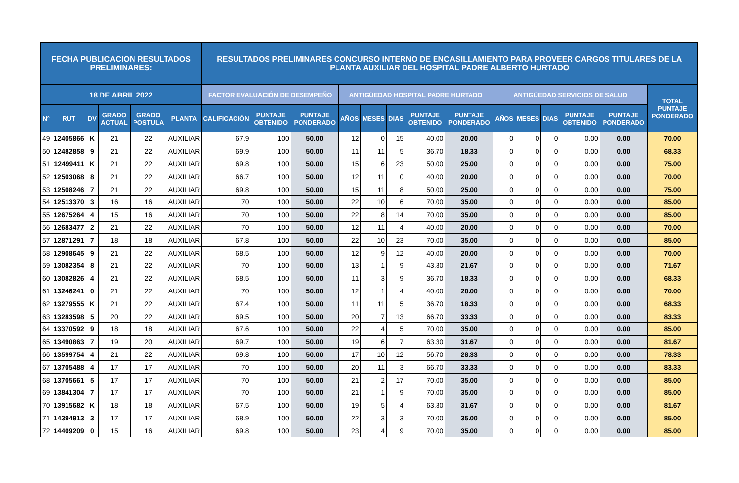| FECHA PUBLICACION RESULTADOS PRELIMINARES: | | | | | | RESULTADOS PRELIMINARES CONCURSO INTERNO DE ENCASILLAMIENTO PARA PROVEER CARGOS TITULARES DE LA PLANTA AUXILIAR DEL HOSPITAL PADRE ALBERTO HURTADO | | | | | | | | | | | | | |
| --- | --- | --- | --- | --- | --- | --- | --- | --- | --- | --- | --- | --- | --- | --- | --- | --- | --- | --- | --- |
| 18 DE ABRIL 2022 | | | | | | FACTOR EVALUACIÓN DE DESEMPEÑO | | | ANTIGÜEDAD HOSPITAL PADRE HURTADO | | | | | ANTIGÜEDAD SERVICIOS DE SALUD | | | | | TOTAL PUNTAJE PONDERADO |
| N° | RUT | DV | GRADO ACTUAL | GRADO POSTULA | PLANTA | CALIFICACIÓN | PUNTAJE OBTENIDO | PUNTAJE PONDERADO | AÑOS | MESES | DIAS | PUNTAJE OBTENIDO | PUNTAJE PONDERADO | AÑOS | MESES | DIAS | PUNTAJE OBTENIDO | PUNTAJE PONDERADO | |
| 49 | 12405866 | K | 21 | 22 | AUXILIAR | 67.9 | 100 | 50.00 | 12 | 0 | 15 | 40.00 | 20.00 | 0 | 0 | 0 | 0.00 | 0.00 | 70.00 |
| 50 | 12482858 | 9 | 21 | 22 | AUXILIAR | 69.9 | 100 | 50.00 | 11 | 11 | 5 | 36.70 | 18.33 | 0 | 0 | 0 | 0.00 | 0.00 | 68.33 |
| 51 | 12499411 | K | 21 | 22 | AUXILIAR | 69.8 | 100 | 50.00 | 15 | 6 | 23 | 50.00 | 25.00 | 0 | 0 | 0 | 0.00 | 0.00 | 75.00 |
| 52 | 12503068 | 8 | 21 | 22 | AUXILIAR | 66.7 | 100 | 50.00 | 12 | 11 | 0 | 40.00 | 20.00 | 0 | 0 | 0 | 0.00 | 0.00 | 70.00 |
| 53 | 12508246 | 7 | 21 | 22 | AUXILIAR | 69.8 | 100 | 50.00 | 15 | 11 | 8 | 50.00 | 25.00 | 0 | 0 | 0 | 0.00 | 0.00 | 75.00 |
| 54 | 12513370 | 3 | 16 | 16 | AUXILIAR | 70 | 100 | 50.00 | 22 | 10 | 6 | 70.00 | 35.00 | 0 | 0 | 0 | 0.00 | 0.00 | 85.00 |
| 55 | 12675264 | 4 | 15 | 16 | AUXILIAR | 70 | 100 | 50.00 | 22 | 8 | 14 | 70.00 | 35.00 | 0 | 0 | 0 | 0.00 | 0.00 | 85.00 |
| 56 | 12683477 | 2 | 21 | 22 | AUXILIAR | 70 | 100 | 50.00 | 12 | 11 | 4 | 40.00 | 20.00 | 0 | 0 | 0 | 0.00 | 0.00 | 70.00 |
| 57 | 12871291 | 7 | 18 | 18 | AUXILIAR | 67.8 | 100 | 50.00 | 22 | 10 | 23 | 70.00 | 35.00 | 0 | 0 | 0 | 0.00 | 0.00 | 85.00 |
| 58 | 12908645 | 9 | 21 | 22 | AUXILIAR | 68.5 | 100 | 50.00 | 12 | 9 | 12 | 40.00 | 20.00 | 0 | 0 | 0 | 0.00 | 0.00 | 70.00 |
| 59 | 13082354 | 8 | 21 | 22 | AUXILIAR | 70 | 100 | 50.00 | 13 | 1 | 9 | 43.30 | 21.67 | 0 | 0 | 0 | 0.00 | 0.00 | 71.67 |
| 60 | 13082826 | 4 | 21 | 22 | AUXILIAR | 68.5 | 100 | 50.00 | 11 | 3 | 9 | 36.70 | 18.33 | 0 | 0 | 0 | 0.00 | 0.00 | 68.33 |
| 61 | 13246241 | 0 | 21 | 22 | AUXILIAR | 70 | 100 | 50.00 | 12 | 1 | 4 | 40.00 | 20.00 | 0 | 0 | 0 | 0.00 | 0.00 | 70.00 |
| 62 | 13279555 | K | 21 | 22 | AUXILIAR | 67.4 | 100 | 50.00 | 11 | 11 | 5 | 36.70 | 18.33 | 0 | 0 | 0 | 0.00 | 0.00 | 68.33 |
| 63 | 13283598 | 5 | 20 | 22 | AUXILIAR | 69.5 | 100 | 50.00 | 20 | 7 | 13 | 66.70 | 33.33 | 0 | 0 | 0 | 0.00 | 0.00 | 83.33 |
| 64 | 13370592 | 9 | 18 | 18 | AUXILIAR | 67.6 | 100 | 50.00 | 22 | 4 | 5 | 70.00 | 35.00 | 0 | 0 | 0 | 0.00 | 0.00 | 85.00 |
| 65 | 13490863 | 7 | 19 | 20 | AUXILIAR | 69.7 | 100 | 50.00 | 19 | 6 | 7 | 63.30 | 31.67 | 0 | 0 | 0 | 0.00 | 0.00 | 81.67 |
| 66 | 13599754 | 4 | 21 | 22 | AUXILIAR | 69.8 | 100 | 50.00 | 17 | 10 | 12 | 56.70 | 28.33 | 0 | 0 | 0 | 0.00 | 0.00 | 78.33 |
| 67 | 13705488 | 4 | 17 | 17 | AUXILIAR | 70 | 100 | 50.00 | 20 | 11 | 3 | 66.70 | 33.33 | 0 | 0 | 0 | 0.00 | 0.00 | 83.33 |
| 68 | 13705661 | 5 | 17 | 17 | AUXILIAR | 70 | 100 | 50.00 | 21 | 2 | 17 | 70.00 | 35.00 | 0 | 0 | 0 | 0.00 | 0.00 | 85.00 |
| 69 | 13841304 | 7 | 17 | 17 | AUXILIAR | 70 | 100 | 50.00 | 21 | 1 | 9 | 70.00 | 35.00 | 0 | 0 | 0 | 0.00 | 0.00 | 85.00 |
| 70 | 13915682 | K | 18 | 18 | AUXILIAR | 67.5 | 100 | 50.00 | 19 | 5 | 4 | 63.30 | 31.67 | 0 | 0 | 0 | 0.00 | 0.00 | 81.67 |
| 71 | 14394913 | 3 | 17 | 17 | AUXILIAR | 68.9 | 100 | 50.00 | 22 | 3 | 3 | 70.00 | 35.00 | 0 | 0 | 0 | 0.00 | 0.00 | 85.00 |
| 72 | 14409209 | 0 | 15 | 16 | AUXILIAR | 69.8 | 100 | 50.00 | 23 | 4 | 9 | 70.00 | 35.00 | 0 | 0 | 0 | 0.00 | 0.00 | 85.00 |